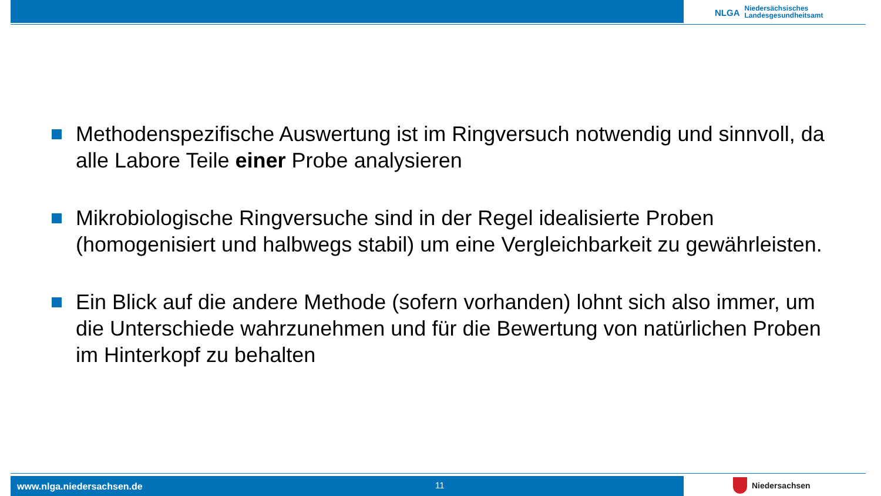NLGA Niedersächsisches
Landesgesundheitsamt
Methodenspezifische Auswertung ist im Ringversuch notwendig und sinnvoll, da alle Labore Teile einer Probe analysieren
Mikrobiologische Ringversuche sind in der Regel idealisierte Proben (homogenisiert und halbwegs stabil) um eine Vergleichbarkeit zu gewährleisten.
Ein Blick auf die andere Methode (sofern vorhanden) lohnt sich also immer, um die Unterschiede wahrzunehmen und für die Bewertung von natürlichen Proben im Hinterkopf zu behalten
www.nlga.niedersachsen.de 11 Niedersachsen